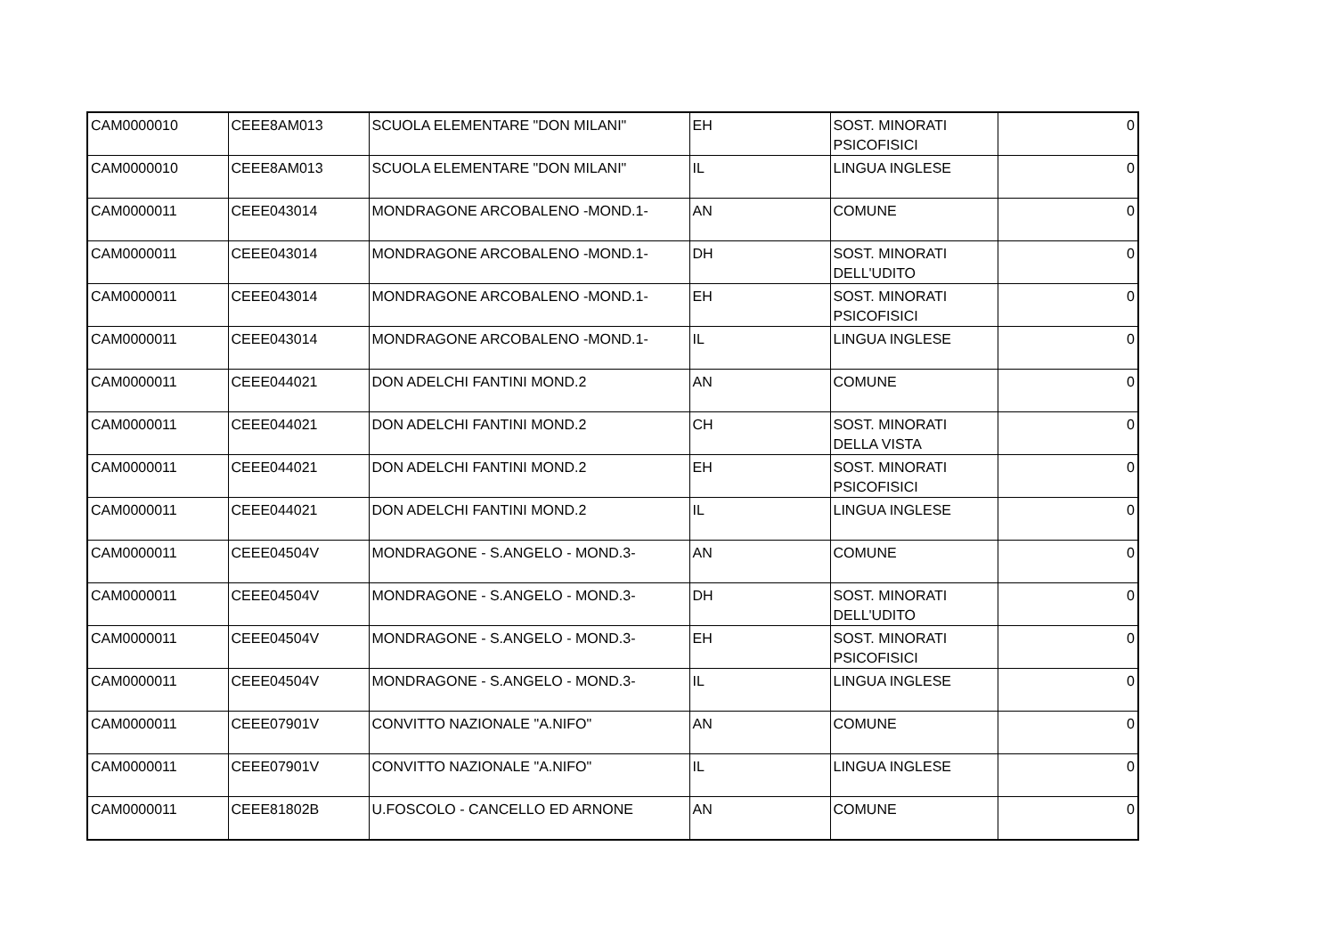| CAM0000010 | CEEE8AM013 | SCUOLA ELEMENTARE "DON MILANI" | EH | SOST. MINORATI PSICOFISICI | 0 |
| CAM0000010 | CEEE8AM013 | SCUOLA ELEMENTARE "DON MILANI" | IL | LINGUA INGLESE | 0 |
| CAM0000011 | CEEE043014 | MONDRAGONE ARCOBALENO -MOND.1- | AN | COMUNE | 0 |
| CAM0000011 | CEEE043014 | MONDRAGONE ARCOBALENO -MOND.1- | DH | SOST. MINORATI DELL'UDITO | 0 |
| CAM0000011 | CEEE043014 | MONDRAGONE ARCOBALENO -MOND.1- | EH | SOST. MINORATI PSICOFISICI | 0 |
| CAM0000011 | CEEE043014 | MONDRAGONE ARCOBALENO -MOND.1- | IL | LINGUA INGLESE | 0 |
| CAM0000011 | CEEE044021 | DON ADELCHI FANTINI MOND.2 | AN | COMUNE | 0 |
| CAM0000011 | CEEE044021 | DON ADELCHI FANTINI MOND.2 | CH | SOST. MINORATI DELLA VISTA | 0 |
| CAM0000011 | CEEE044021 | DON ADELCHI FANTINI MOND.2 | EH | SOST. MINORATI PSICOFISICI | 0 |
| CAM0000011 | CEEE044021 | DON ADELCHI FANTINI MOND.2 | IL | LINGUA INGLESE | 0 |
| CAM0000011 | CEEE04504V | MONDRAGONE - S.ANGELO - MOND.3- | AN | COMUNE | 0 |
| CAM0000011 | CEEE04504V | MONDRAGONE - S.ANGELO - MOND.3- | DH | SOST. MINORATI DELL'UDITO | 0 |
| CAM0000011 | CEEE04504V | MONDRAGONE - S.ANGELO - MOND.3- | EH | SOST. MINORATI PSICOFISICI | 0 |
| CAM0000011 | CEEE04504V | MONDRAGONE - S.ANGELO - MOND.3- | IL | LINGUA INGLESE | 0 |
| CAM0000011 | CEEE07901V | CONVITTO NAZIONALE "A.NIFO" | AN | COMUNE | 0 |
| CAM0000011 | CEEE07901V | CONVITTO NAZIONALE "A.NIFO" | IL | LINGUA INGLESE | 0 |
| CAM0000011 | CEEE81802B | U.FOSCOLO - CANCELLO ED ARNONE | AN | COMUNE | 0 |